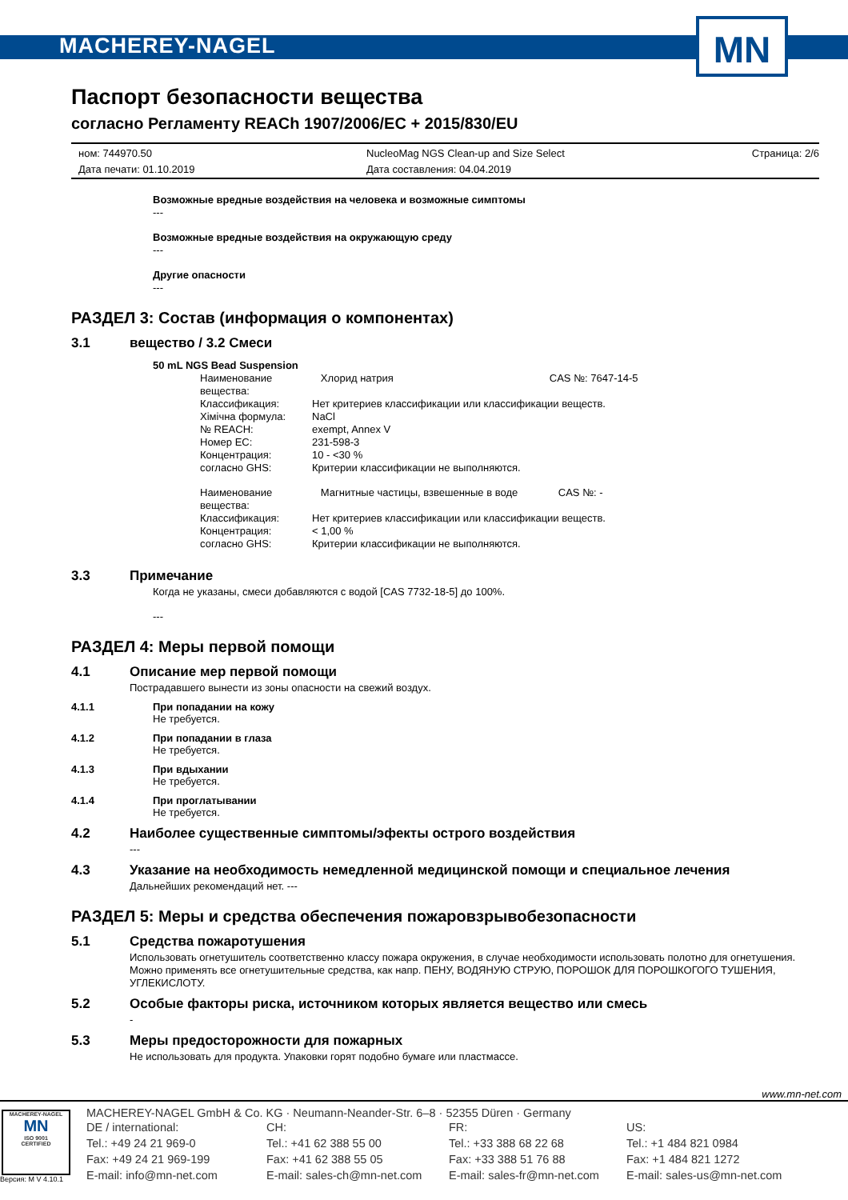MACHEREY-NAGEL
MN
Паспорт безопасности вещества
согласно Регламенту REACh 1907/2006/EC + 2015/830/EU
ном: 744970.50
Дата печати: 01.10.2019
NucleoMag NGS Clean-up and Size Select
Дата составления: 04.04.2019
Страница: 2/6
Возможные вредные воздействия на человека и возможные симптомы
---
Возможные вредные воздействия на окружающую среду
---
Другие опасности
---
РАЗДЕЛ 3: Состав (информация о компонентах)
3.1 вещество / 3.2 Смеси
50 mL NGS Bead Suspension
Наименование вещества: Хлорид натрия CAS №: 7647-14-5 Классификация: Нет критериев классификации или классификации веществ. Хімічна формула: NaCl № REACH: exempt, Annex V Номер EC: 231-598-3 Концентрация: 10 - <30 % согласно GHS: Критерии классификации не выполняются.
Наименование вещества: Магнитные частицы, взвешенные в воде CAS №: - Классификация: Нет критериев классификации или классификации веществ. Концентрация: < 1,00 % согласно GHS: Критерии классификации не выполняются.
3.3 Примечание
Когда не указаны, смеси добавляются с водой [CAS 7732-18-5] до 100%.
---
РАЗДЕЛ 4: Меры первой помощи
4.1 Описание мер первой помощи
Пострадавшего вынести из зоны опасности на свежий воздух.
4.1.1 При попадании на кожу
Не требуется.
4.1.2 При попадании в глаза
Не требуется.
4.1.3 При вдыхании
Не требуется.
4.1.4 При проглатывании
Не требуется.
4.2 Наиболее существенные симптомы/эфекты острого воздействия
---
4.3 Указание на необходимость немедленной медицинской помощи и специальное лечения
Дальнейших рекомендаций нет. ---
РАЗДЕЛ 5: Меры и средства обеспечения пожаровзрывобезопасности
5.1 Средства пожаротушения
Использовать огнетушитель соответственно классу пожара окружения, в случае необходимости использовать полотно для огнетушения. Можно применять все огнетушительные средства, как напр. ПЕНУ, ВОДЯНУЮ СТРУЮ, ПОРОШОК ДЛЯ ПОРОШКОГОГО ТУШЕНИЯ, УГЛЕКИСЛОТУ.
5.2 Особые факторы риска, источником которых является вещество или смесь
-
5.3 Меры предосторожности для пожарных
Не использовать для продукта. Упаковки горят подобно бумаге или пластмассе.
www.mn-net.com
MACHEREY-NAGEL
MN
ISO 9001
CERTIFIED
Версия: M V 4.10.1
MACHEREY-NAGEL GmbH & Co. KG · Neumann-Neander-Str. 6–8 · 52355 Düren · Germany
DE / international:
Tel.: +49 24 21 969-0
Fax: +49 24 21 969-199
E-mail: info@mn-net.com
CH:
Tel.: +41 62 388 55 00
Fax: +41 62 388 55 05
E-mail: sales-ch@mn-net.com
FR:
Tel.: +33 388 68 22 68
Fax: +33 388 51 76 88
E-mail: sales-fr@mn-net.com
US:
Tel.: +1 484 821 0984
Fax: +1 484 821 1272
E-mail: sales-us@mn-net.com